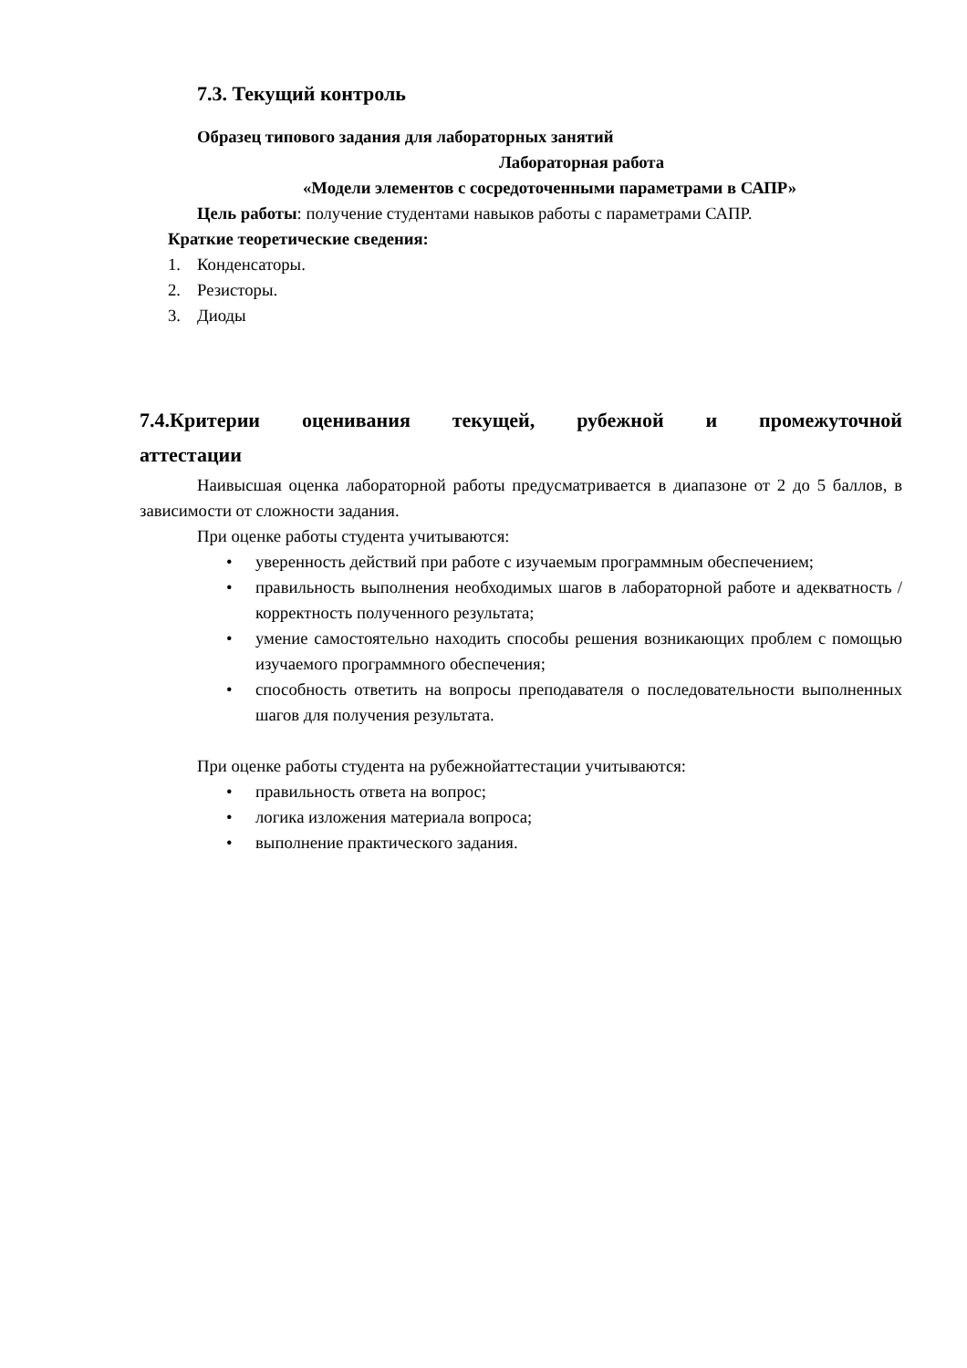7.3. Текущий контроль
Образец типового задания для лабораторных занятий
Лабораторная работа
«Модели элементов с сосредоточенными параметрами в САПР»
Цель работы: получение студентами навыков работы с параметрами САПР.
Краткие теоретические сведения:
1. Конденсаторы.
2. Резисторы.
3. Диоды
7.4.Критерии оценивания текущей, рубежной и промежуточной
аттестации
Наивысшая оценка лабораторной работы предусматривается в диапазоне от 2 до 5 баллов, в зависимости от сложности задания.
При оценке работы студента учитываются:
• уверенность действий при работе с изучаемым программным обеспечением;
• правильность выполнения необходимых шагов в лабораторной работе и адекватность / корректность полученного результата;
• умение самостоятельно находить способы решения возникающих проблем с помощью изучаемого программного обеспечения;
• способность ответить на вопросы преподавателя о последовательности выполненных шагов для получения результата.
При оценке работы студента на рубежнойаттестации учитываются:
• правильность ответа на вопрос;
• логика изложения материала вопроса;
• выполнение практического задания.